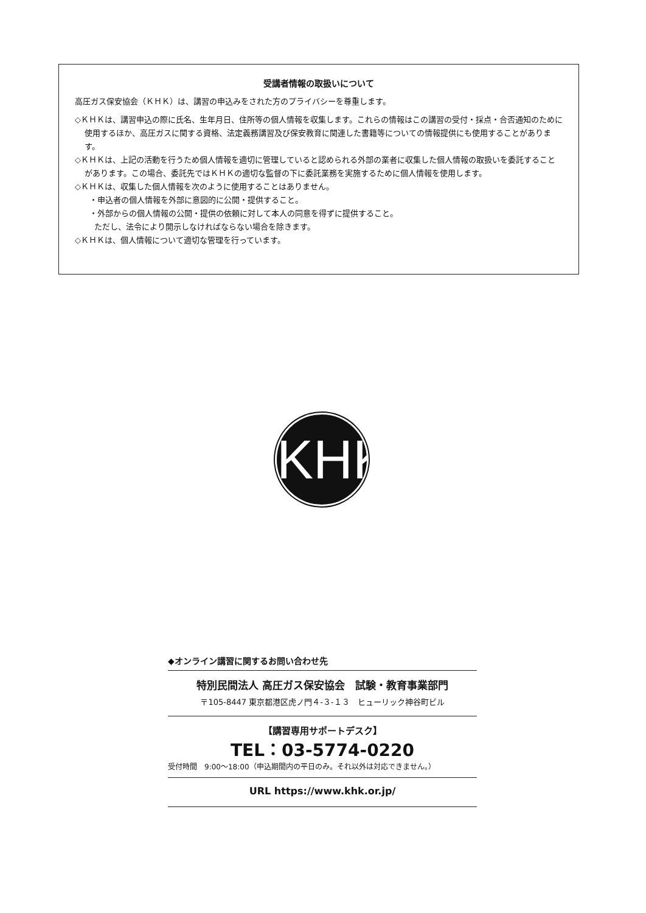受講者情報の取扱いについて
高圧ガス保安協会（ＫＨＫ）は、講習の申込みをされた方のプライバシーを尊重します。
◇ＫＨＫは、講習申込の際に氏名、生年月日、住所等の個人情報を収集します。これらの情報はこの講習の受付・採点・合否通知のために使用するほか、高圧ガスに関する資格、法定義務講習及び保安教育に関連した書籍等についての情報提供にも使用することがあります。
◇ＫＨＫは、上記の活動を行うため個人情報を適切に管理していると認められる外部の業者に収集した個人情報の取扱いを委託することがあります。この場合、委託先ではＫＨＫの適切な監督の下に委託業務を実施するために個人情報を使用します。
◇ＫＨＫは、収集した個人情報を次のように使用することはありません。
・申込者の個人情報を外部に意図的に公開・提供すること。
・外部からの個人情報の公開・提供の依頼に対して本人の同意を得ずに提供すること。
ただし、法令により開示しなければならない場合を除きます。
◇ＫＨＫは、個人情報について適切な管理を行っています。
KHK
◆オンライン講習に関するお問い合わせ先
特別民間法人 高圧ガス保安協会　試験・教育事業部門
〒105-8447 東京都港区虎ノ門４-３-１３　ヒューリック神谷町ビル
【講習専用サポートデスク】
TEL：03-5774-0220
受付時間　9:00～18:00（申込期間内の平日のみ。それ以外は対応できません。）
URL https://www.khk.or.jp/